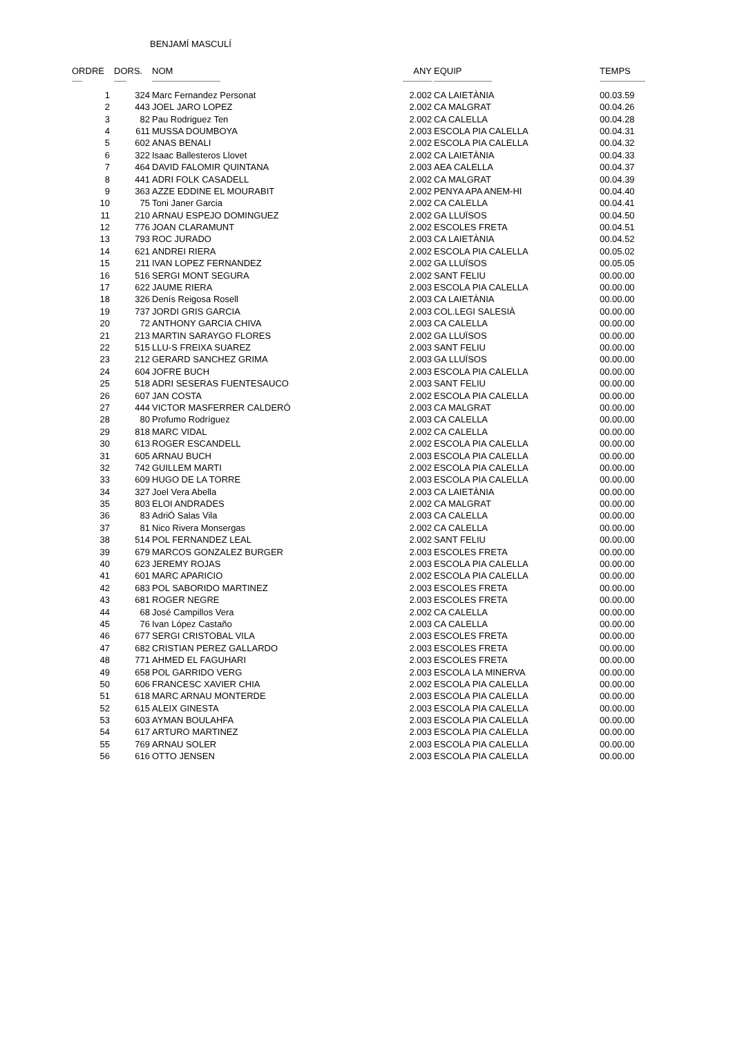BENJAMÍ MASCULÍ
| ORDRE | DORS. | NOM | ANY | EQUIP | TEMPS |
| --- | --- | --- | --- | --- | --- |
| ----- | ------ | --------------------------------- | -------------- | ---------------------------- | ---------------------- |
| 1 | 324 | Marc Fernandez Personat | 2.002 | CA LAIETÀNIA | 00.03.59 |
| 2 | 443 | JOEL JARO LOPEZ | 2.002 | CA MALGRAT | 00.04.26 |
| 3 | 82 | Pau Rodriguez Ten | 2.002 | CA CALELLA | 00.04.28 |
| 4 | 611 | MUSSA DOUMBOYA | 2.003 | ESCOLA PIA CALELLA | 00.04.31 |
| 5 | 602 | ANAS BENALI | 2.002 | ESCOLA PIA CALELLA | 00.04.32 |
| 6 | 322 | Isaac Ballesteros Llovet | 2.002 | CA LAIETÀNIA | 00.04.33 |
| 7 | 464 | DAVID FALOMIR QUINTANA | 2.003 | AEA CALELLA | 00.04.37 |
| 8 | 441 | ADRI FOLK CASADELL | 2.002 | CA MALGRAT | 00.04.39 |
| 9 | 363 | AZZE EDDINE EL MOURABIT | 2.002 | PENYA APA ANEM-HI | 00.04.40 |
| 10 | 75 | Toni Janer Garcia | 2.002 | CA CALELLA | 00.04.41 |
| 11 | 210 | ARNAU ESPEJO DOMINGUEZ | 2.002 | GA LLUÏSOS | 00.04.50 |
| 12 | 776 | JOAN CLARAMUNT | 2.002 | ESCOLES FRETA | 00.04.51 |
| 13 | 793 | ROC JURADO | 2.003 | CA LAIETÀNIA | 00.04.52 |
| 14 | 621 | ANDREI RIERA | 2.002 | ESCOLA PIA CALELLA | 00.05.02 |
| 15 | 211 | IVAN LOPEZ FERNANDEZ | 2.002 | GA LLUÏSOS | 00.05.05 |
| 16 | 516 | SERGI MONT SEGURA | 2.002 | SANT FELIU | 00.00.00 |
| 17 | 622 | JAUME RIERA | 2.003 | ESCOLA PIA CALELLA | 00.00.00 |
| 18 | 326 | Denís Reigosa Rosell | 2.003 | CA LAIETÀNIA | 00.00.00 |
| 19 | 737 | JORDI GRIS GARCIA | 2.003 | COL.LEGI SALESIÀ | 00.00.00 |
| 20 | 72 | ANTHONY GARCIA CHIVA | 2.003 | CA CALELLA | 00.00.00 |
| 21 | 213 | MARTIN SARAYGO FLORES | 2.002 | GA LLUÏSOS | 00.00.00 |
| 22 | 515 | LLU-S FREIXA SUAREZ | 2.003 | SANT FELIU | 00.00.00 |
| 23 | 212 | GERARD SANCHEZ GRIMA | 2.003 | GA LLUÏSOS | 00.00.00 |
| 24 | 604 | JOFRE BUCH | 2.003 | ESCOLA PIA CALELLA | 00.00.00 |
| 25 | 518 | ADRI SESERAS FUENTESAUCO | 2.003 | SANT FELIU | 00.00.00 |
| 26 | 607 | JAN COSTA | 2.002 | ESCOLA PIA CALELLA | 00.00.00 |
| 27 | 444 | VICTOR MASFERRER CALDERÓ | 2.003 | CA MALGRAT | 00.00.00 |
| 28 | 80 | Profumo Rodríguez | 2.003 | CA CALELLA | 00.00.00 |
| 29 | 818 | MARC VIDAL | 2.002 | CA CALELLA | 00.00.00 |
| 30 | 613 | ROGER ESCANDELL | 2.002 | ESCOLA PIA CALELLA | 00.00.00 |
| 31 | 605 | ARNAU BUCH | 2.003 | ESCOLA PIA CALELLA | 00.00.00 |
| 32 | 742 | GUILLEM MARTI | 2.002 | ESCOLA PIA CALELLA | 00.00.00 |
| 33 | 609 | HUGO DE LA TORRE | 2.003 | ESCOLA PIA CALELLA | 00.00.00 |
| 34 | 327 | Joel Vera Abella | 2.003 | CA LAIETÀNIA | 00.00.00 |
| 35 | 803 | ELOI ANDRADES | 2.002 | CA MALGRAT | 00.00.00 |
| 36 | 83 | AdriÓ Salas Vila | 2.003 | CA CALELLA | 00.00.00 |
| 37 | 81 | Nico Rivera Monsergas | 2.002 | CA CALELLA | 00.00.00 |
| 38 | 514 | POL FERNANDEZ LEAL | 2.002 | SANT FELIU | 00.00.00 |
| 39 | 679 | MARCOS GONZALEZ BURGER | 2.003 | ESCOLES FRETA | 00.00.00 |
| 40 | 623 | JEREMY ROJAS | 2.003 | ESCOLA PIA CALELLA | 00.00.00 |
| 41 | 601 | MARC APARICIO | 2.002 | ESCOLA PIA CALELLA | 00.00.00 |
| 42 | 683 | POL SABORIDO MARTINEZ | 2.003 | ESCOLES FRETA | 00.00.00 |
| 43 | 681 | ROGER NEGRE | 2.003 | ESCOLES FRETA | 00.00.00 |
| 44 | 68 | José Campillos Vera | 2.002 | CA CALELLA | 00.00.00 |
| 45 | 76 | Ivan López Castaño | 2.003 | CA CALELLA | 00.00.00 |
| 46 | 677 | SERGI CRISTOBAL VILA | 2.003 | ESCOLES FRETA | 00.00.00 |
| 47 | 682 | CRISTIAN PEREZ GALLARDO | 2.003 | ESCOLES FRETA | 00.00.00 |
| 48 | 771 | AHMED EL FAGUHARI | 2.003 | ESCOLES FRETA | 00.00.00 |
| 49 | 658 | POL GARRIDO VERG | 2.003 | ESCOLA LA MINERVA | 00.00.00 |
| 50 | 606 | FRANCESC XAVIER CHIA | 2.002 | ESCOLA PIA CALELLA | 00.00.00 |
| 51 | 618 | MARC ARNAU MONTERDE | 2.003 | ESCOLA PIA CALELLA | 00.00.00 |
| 52 | 615 | ALEIX GINESTA | 2.003 | ESCOLA PIA CALELLA | 00.00.00 |
| 53 | 603 | AYMAN BOULAHFA | 2.003 | ESCOLA PIA CALELLA | 00.00.00 |
| 54 | 617 | ARTURO MARTINEZ | 2.003 | ESCOLA PIA CALELLA | 00.00.00 |
| 55 | 769 | ARNAU SOLER | 2.003 | ESCOLA PIA CALELLA | 00.00.00 |
| 56 | 616 | OTTO JENSEN | 2.003 | ESCOLA PIA CALELLA | 00.00.00 |